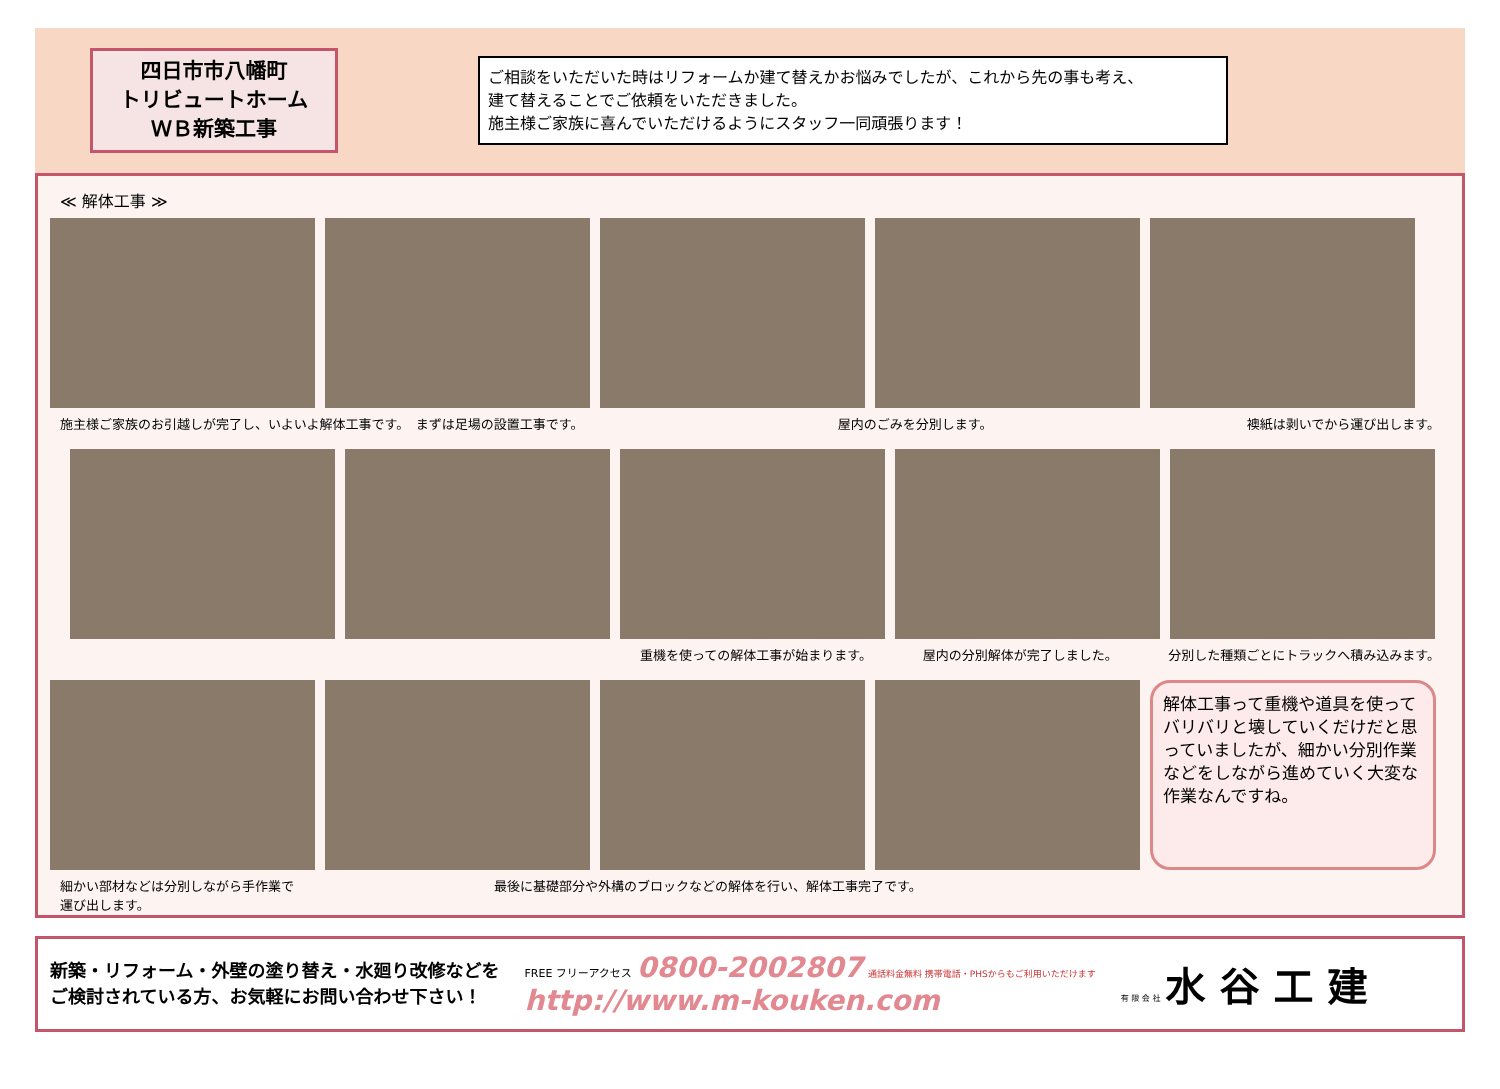四日市市八幡町
トリビュートホーム
ＷＢ新築工事
ご相談をいただいた時はリフォームか建て替えかお悩みでしたが、これから先の事も考え、
建て替えることでご依頼をいただきました。
施主様ご家族に喜んでいただけるようにスタッフ一同頑張ります！
≪ 解体工事 ≫
施主様ご家族のお引越しが完了し、いよいよ解体工事です。　まずは足場の設置工事です。 屋内のごみを分別します。 襖紙は剥いでから運び出します。
重機を使っての解体工事が始まります。 屋内の分別解体が完了しました。 分別した種類ごとにトラックへ積み込みます。
解体工事って重機や道具を使ってバリバリと壊していくだけだと思っていましたが、細かい分別作業などをしながら進めていく大変な作業なんですね。
細かい部材などは分別しながら手作業で
運び出します。 最後に基礎部分や外構のブロックなどの解体を行い、解体工事完了です。
新築・リフォーム・外壁の塗り替え・水廻り改修などを
ご検討されている方、お気軽にお問い合わせ下さい！
FREE フリーアクセス 0800-2002807 通話料金無料 携帯電話・PHSからもご利用いただけます
http://www.m-kouken.com
有 限 会 社 水谷工建